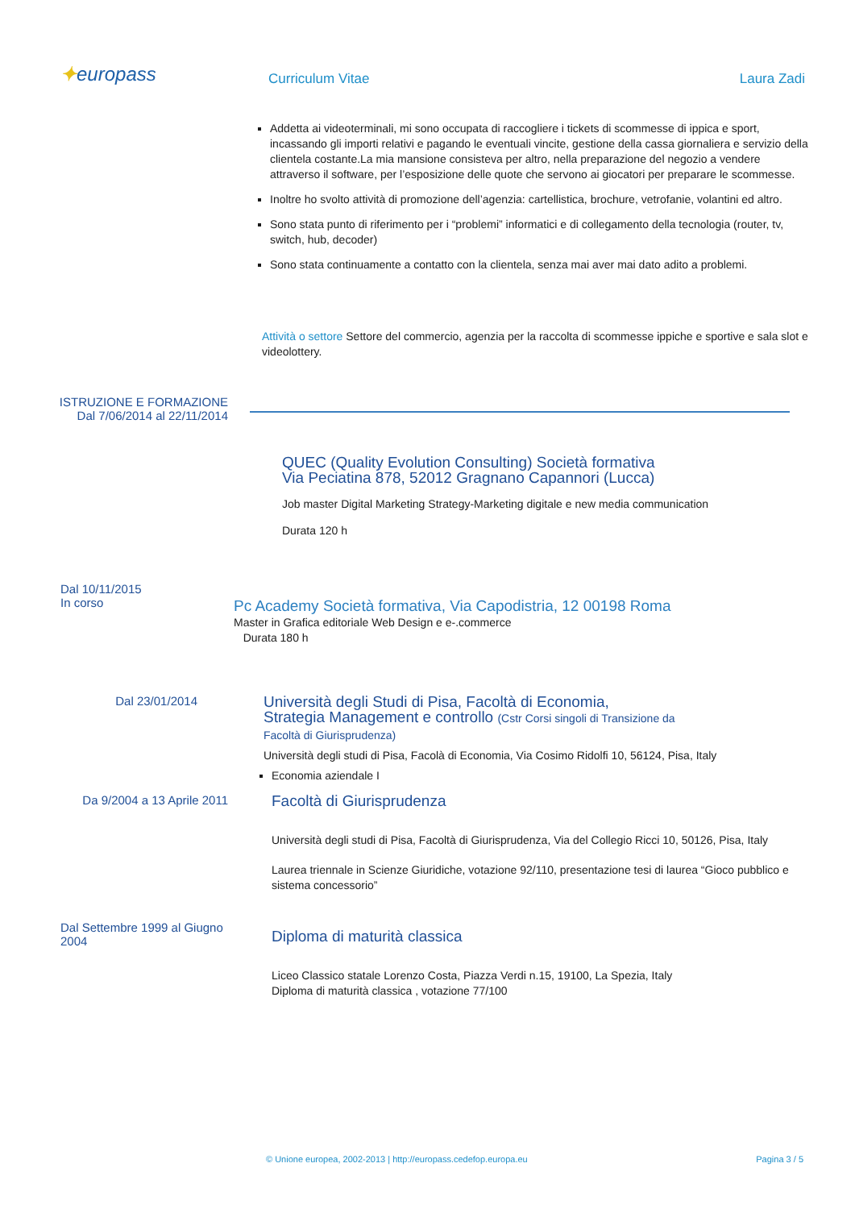✦europass Curriculum Vitae Laura Zadi
Addetta ai videoterminali, mi sono occupata di raccogliere i tickets di scommesse di ippica e sport, incassando gli importi relativi e pagando le eventuali vincite, gestione della cassa giornaliera e servizio della clientela costante.La mia mansione consisteva per altro, nella preparazione del negozio a vendere attraverso il software, per l’esposizione delle quote che servono ai giocatori per preparare le scommesse.
Inoltre ho svolto attività di promozione dell’agenzia: cartellistica, brochure, vetrofanie, volantini ed altro.
Sono stata punto di riferimento per i “problemi” informatici e di collegamento della tecnologia (router, tv, switch, hub, decoder)
Sono stata continuamente a contatto con la clientela, senza mai aver mai dato adito a problemi.
Attività o settore Settore del commercio, agenzia per la raccolta di scommesse ippiche e sportive e sala slot e videolottery.
ISTRUZIONE E FORMAZIONE
Dal 7/06/2014 al 22/11/2014
QUEC (Quality Evolution Consulting) Società formativa
Via Peciatina 878, 52012 Gragnano Capannori (Lucca)
Job master Digital Marketing Strategy-Marketing digitale e new media communication
Durata 120 h
Dal 10/11/2015
In corso
Pc Academy Società formativa, Via Capodistria, 12 00198 Roma
Master in Grafica editoriale Web Design e e-.commerce
Durata 180 h
Dal 23/01/2014
Università degli Studi di Pisa, Facoltà di Economia,
Strategia Management e controllo (Cstr Corsi singoli di Transizione da
Facoltà di Giurisprudenza)
Università degli studi di Pisa, Facolà di Economia, Via Cosimo Ridolfi 10, 56124, Pisa, Italy
Economia aziendale I
Da 9/2004 a 13 Aprile 2011
Facoltà di Giurisprudenza
Università degli studi di Pisa, Facoltà di Giurisprudenza, Via del Collegio Ricci 10, 50126, Pisa, Italy
Laurea triennale in Scienze Giuridiche, votazione 92/110, presentazione tesi di laurea “Gioco pubblico e sistema concessorio”
Dal Settembre 1999 al Giugno 2004
Diploma di maturità classica
Liceo Classico statale Lorenzo Costa, Piazza Verdi n.15, 19100, La Spezia, Italy
Diploma di maturità classica , votazione 77/100
© Unione europea, 2002-2013 | http://europass.cedefop.europa.eu Pagina 3 / 5